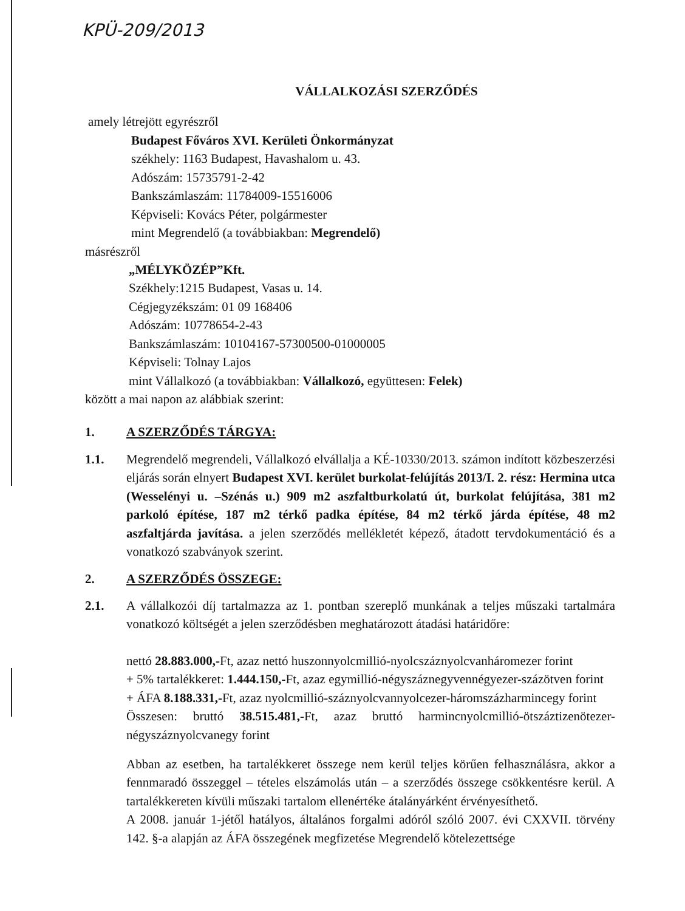KPÜ-209/2013
VÁLLALKOZÁSI SZERZŐDÉS
amely létrejött egyrészről
Budapest Főváros XVI. Kerületi Önkormányzat
székhely: 1163 Budapest, Havashalom u. 43.
Adószám: 15735791-2-42
Bankszámlaszám: 11784009-15516006
Képviseli: Kovács Péter, polgármester
mint Megrendelő (a továbbiakban: Megrendelő)
másrészről
„MÉLYKÖZÉP”Kft.
Székhely:1215 Budapest, Vasas u. 14.
Cégjegyzékszám: 01 09 168406
Adószám: 10778654-2-43
Bankszámlaszám: 10104167-57300500-01000005
Képviseli: Tolnay Lajos
mint Vállalkozó (a továbbiakban: Vállalkozó, együttesen: Felek)
között a mai napon az alábbiak szerint:
1. A SZERZŐDÉS TÁRGYA:
1.1. Megrendelő megrendeli, Vállalkozó elvállalja a KÉ-10330/2013. számon indított közbeszerzési eljárás során elnyert Budapest XVI. kerület burkolat-felújítás 2013/I. 2. rész: Hermina utca (Wesselényi u. –Szénás u.) 909 m2 aszfaltburkolatú út, burkolat felújítása, 381 m2 parkoló építése, 187 m2 térkő padka építése, 84 m2 térkő járda építése, 48 m2 aszfaltjárda javítása. a jelen szerződés mellékletét képező, átadott tervdokumentáció és a vonatkozó szabványok szerint.
2. A SZERZŐDÉS ÖSSZEGE:
2.1. A vállalkozói díj tartalmazza az 1. pontban szereplő munkának a teljes műszaki tartalmára vonatkozó költségét a jelen szerződésben meghatározott átadási határidőre:
nettó 28.883.000,-Ft, azaz nettó huszonnyolcmillió-nyolcszáznyolcvanháromezer forint
+ 5% tartalékkeret: 1.444.150,-Ft, azaz egymillió-négyszáznegyvennégyezer-százötven forint
+ ÁFA 8.188.331,-Ft, azaz nyolcmillió-száznyolcvannyolcezer-háromszázharmincegy forint
Összesen: bruttó 38.515.481,-Ft, azaz bruttó harmincnyolcmillió-ötszáztizenötezer-négyszáznyolcvanegy forint
Abban az esetben, ha tartalékkeret összege nem kerül teljes körűen felhasználásra, akkor a fennmaradó összeggel – tételes elszámolás után – a szerződés összege csökkentésre kerül. A tartalékkereten kívüli műszaki tartalom ellenértéke átalányárként érvényesíthető.
A 2008. január 1-jétől hatályos, általános forgalmi adóról szóló 2007. évi CXXVII. törvény 142. §-a alapján az ÁFA összegének megfizetése Megrendelő kötelezettsége